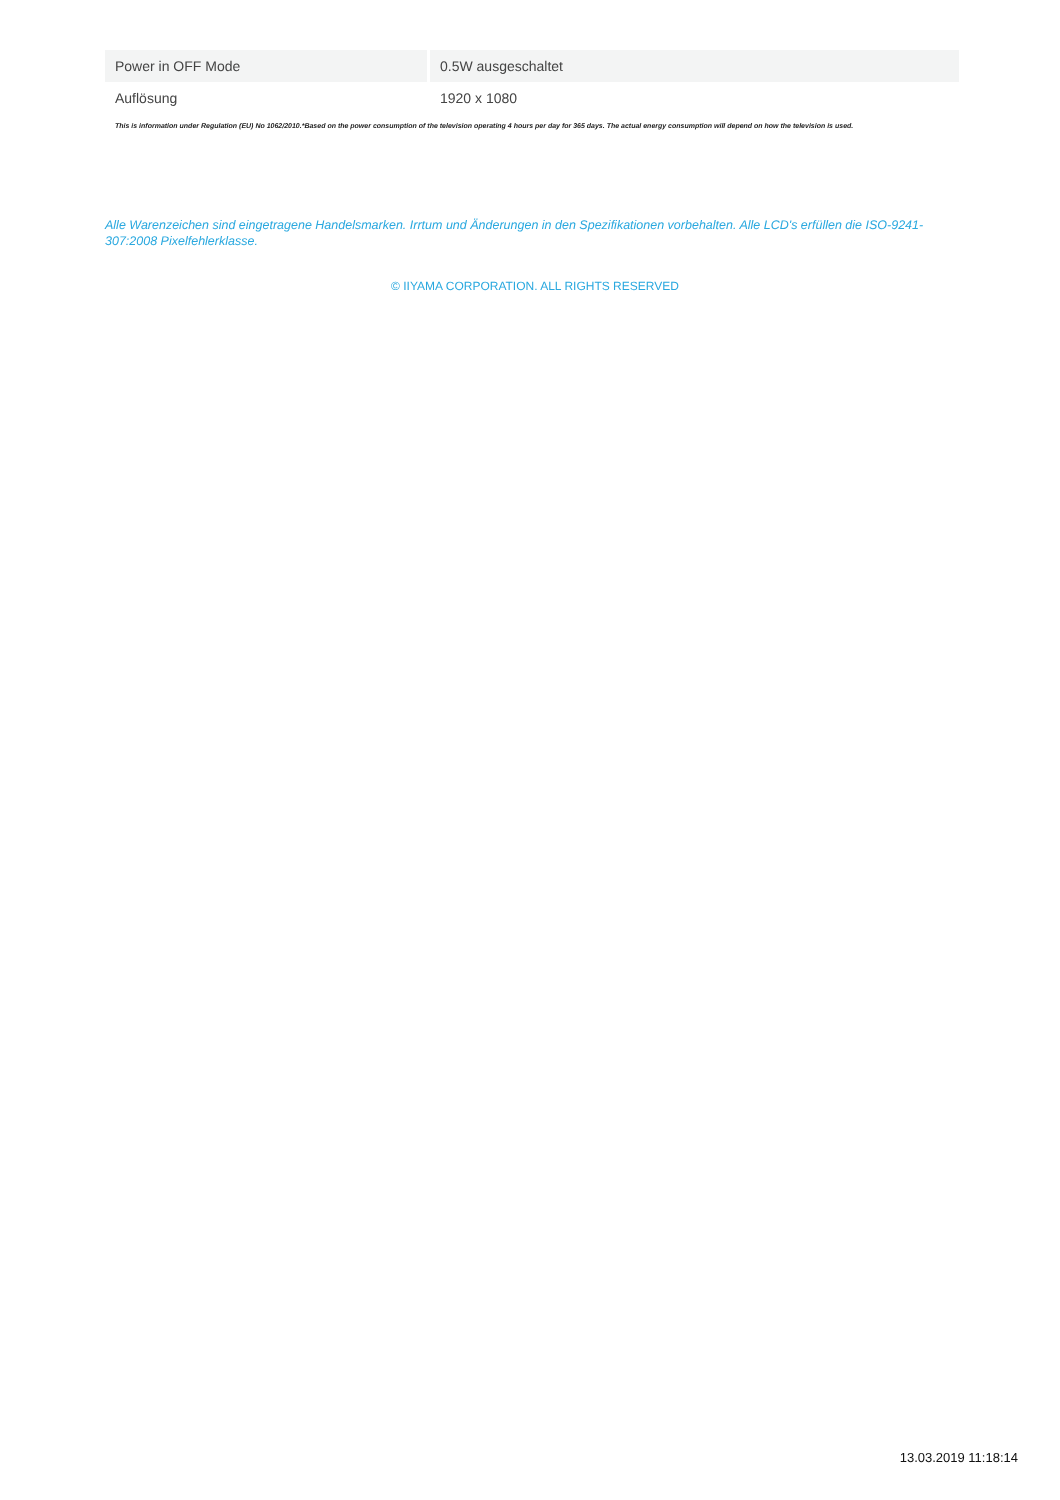| Power in OFF Mode | 0.5W ausgeschaltet |
| Auflösung | 1920 x 1080 |
This is information under Regulation (EU) No 1062/2010.*Based on the power consumption of the television operating 4 hours per day for 365 days. The actual energy consumption will depend on how the television is used.
Alle Warenzeichen sind eingetragene Handelsmarken. Irrtum und Änderungen in den Spezifikationen vorbehalten. Alle LCD's erfüllen die ISO-9241-307:2008 Pixelfehlerklasse.
© IIYAMA CORPORATION. ALL RIGHTS RESERVED
13.03.2019 11:18:14